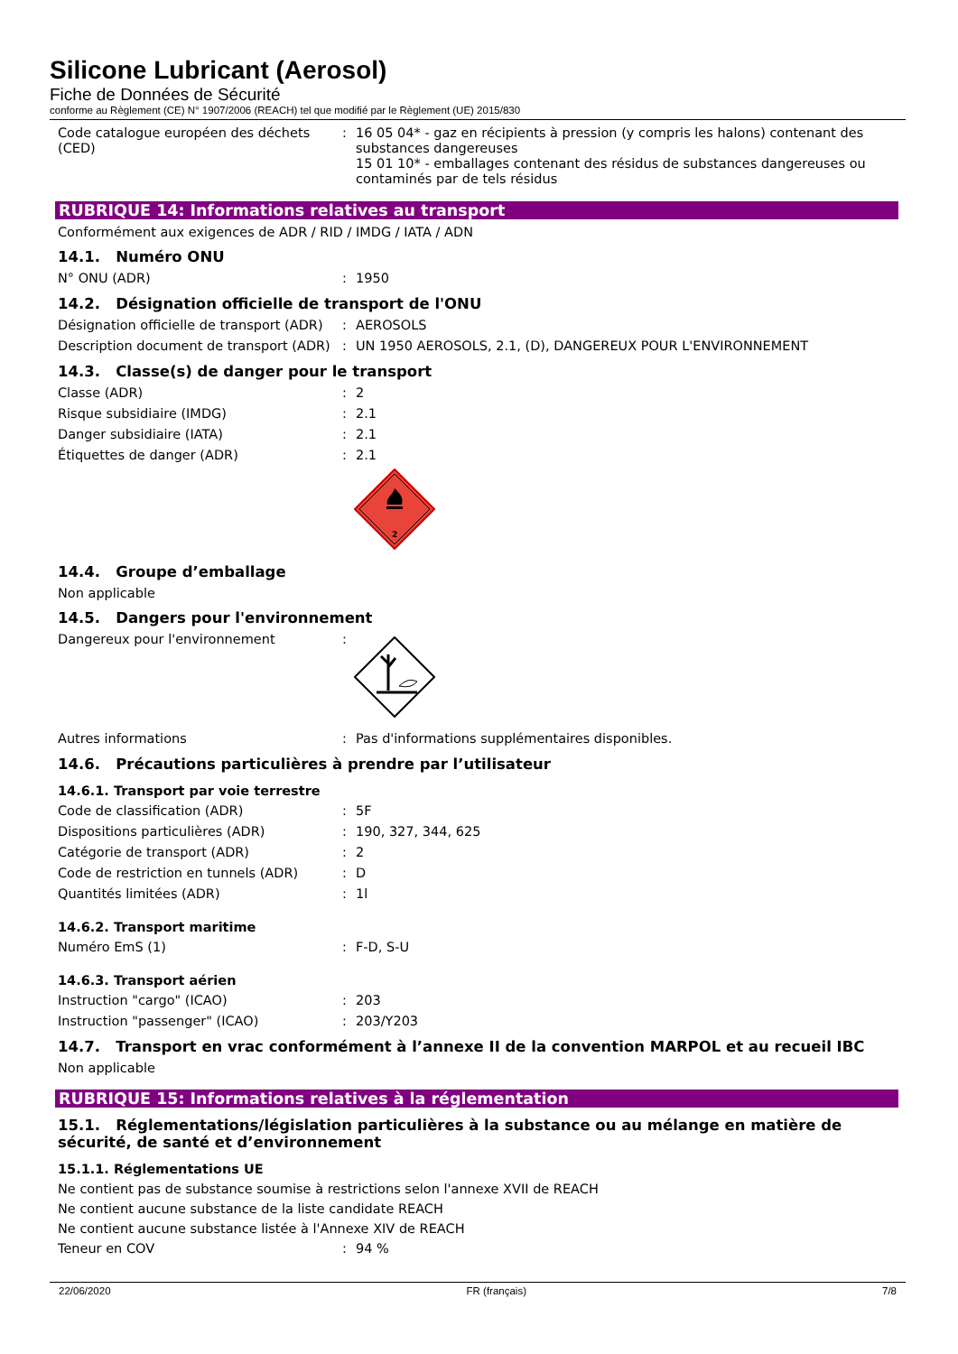Silicone Lubricant (Aerosol)
Fiche de Données de Sécurité
conforme au Règlement (CE) N° 1907/2006 (REACH) tel que modifié par le Règlement (UE) 2015/830
Code catalogue européen des déchets (CED)
: 16 05 04* - gaz en récipients à pression (y compris les halons) contenant des substances dangereuses
15 01 10* - emballages contenant des résidus de substances dangereuses ou contaminés par de tels résidus
RUBRIQUE 14: Informations relatives au transport
Conformément aux exigences de ADR / RID / IMDG / IATA / ADN
14.1. Numéro ONU
N° ONU (ADR) : 1950
14.2. Désignation officielle de transport de l'ONU
Désignation officielle de transport (ADR)
: AEROSOLS
Description document de transport (ADR)
: UN 1950 AEROSOLS, 2.1, (D), DANGEREUX POUR L'ENVIRONNEMENT
14.3. Classe(s) de danger pour le transport
Classe (ADR) : 2
Risque subsidiaire (IMDG) : 2.1
Danger subsidiaire (IATA) : 2.1
Étiquettes de danger (ADR) : 2.1
2
14.4. Groupe d’emballage
Non applicable
14.5. Dangers pour l'environnement
Dangereux pour l'environnement :
Autres informations : Pas d'informations supplémentaires disponibles.
14.6. Précautions particulières à prendre par l’utilisateur
14.6.1. Transport par voie terrestre
Code de classification (ADR) : 5F
Dispositions particulières (ADR) : 190, 327, 344, 625
Catégorie de transport (ADR) : 2
Code de restriction en tunnels (ADR) : D
Quantités limitées (ADR) : 1l
14.6.2. Transport maritime
Numéro EmS (1) : F-D, S-U
14.6.3. Transport aérien
Instruction "cargo" (ICAO) : 203
Instruction "passenger" (ICAO) : 203/Y203
14.7. Transport en vrac conformément à l’annexe II de la convention MARPOL et au recueil IBC
Non applicable
RUBRIQUE 15: Informations relatives à la réglementation
15.1. Réglementations/législation particulières à la substance ou au mélange en matière de sécurité, de santé et d’environnement
15.1.1. Réglementations UE
Ne contient pas de substance soumise à restrictions selon l'annexe XVII de REACH
Ne contient aucune substance de la liste candidate REACH
Ne contient aucune substance listée à l'Annexe XIV de REACH
Teneur en COV : 94 %
22/06/2020 FR (français) 7/8